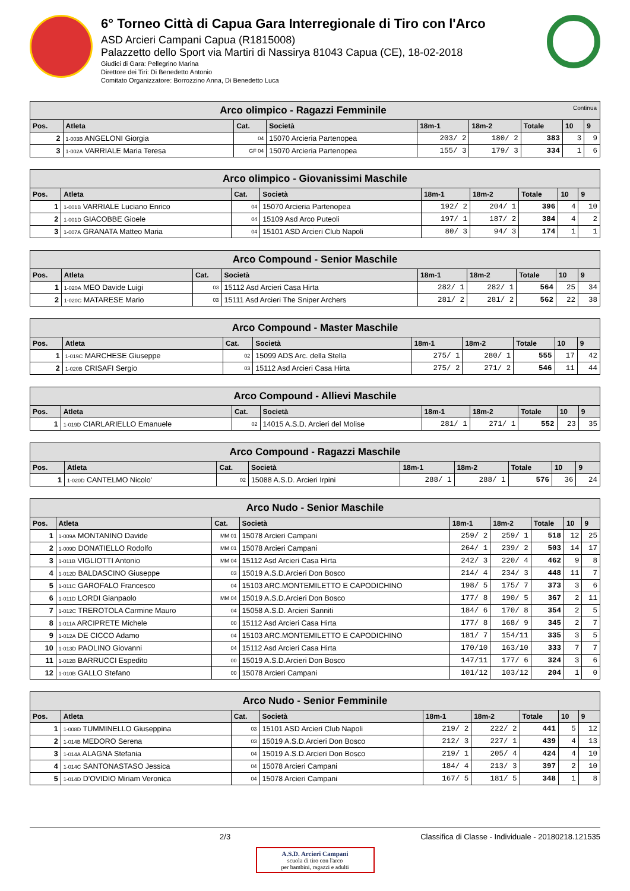6° Torneo Città di Capua Gara Interregionale di Tiro con l'Arco
ASD Arcieri Campani Capua (R1815008)
Palazzetto dello Sport via Martiri di Nassirya 81043 Capua (CE), 18-02-2018
Giudici di Gara: Pellegrino Marina
Direttore dei Tiri: Di Benedetto Antonio
Comitato Organizzatore: Borrozzino Anna, Di Benedetto Luca
| Arco olimpico - Ragazzi Femminile Continua | | | | | | | | |
| --- | --- | --- | --- | --- | --- | --- | --- | --- |
| Pos. | Atleta | Cat. | Società | 18m-1 | 18m-2 | Totale | 10 | 9 |
| 2 | 1-003B ANGELONI Giorgia | 04 | 15070 Arcieria Partenopea | 203/ 2 | 180/ 2 | 383 | 3 | 9 |
| 3 | 1-002A VARRIALE Maria Teresa | GF 04 | 15070 Arcieria Partenopea | 155/ 3 | 179/ 3 | 334 | 1 | 6 |
| Arco olimpico - Giovanissimi Maschile | | | | | | | | |
| --- | --- | --- | --- | --- | --- | --- | --- | --- |
| Pos. | Atleta | Cat. | Società | 18m-1 | 18m-2 | Totale | 10 | 9 |
| 1 | 1-001B VARRIALE Luciano Enrico | 04 | 15070 Arcieria Partenopea | 192/ 2 | 204/ 1 | 396 | 4 | 10 |
| 2 | 1-001D GIACOBBE Gioele | 04 | 15109 Asd Arco Puteoli | 197/ 1 | 187/ 2 | 384 | 4 | 2 |
| 3 | 1-007A GRANATA Matteo Maria | 04 | 15101 ASD Arcieri Club Napoli | 80/ 3 | 94/ 3 | 174 | 1 | 1 |
| Arco Compound - Senior Maschile | | | | | | | | |
| --- | --- | --- | --- | --- | --- | --- | --- | --- |
| Pos. | Atleta | Cat. | Società | 18m-1 | 18m-2 | Totale | 10 | 9 |
| 1 | 1-020A MEO Davide Luigi | 03 | 15112 Asd Arcieri Casa Hirta | 282/ 1 | 282/ 1 | 564 | 25 | 34 |
| 2 | 1-020C MATARESE Mario | 03 | 15111 Asd Arcieri The Sniper Archers | 281/ 2 | 281/ 2 | 562 | 22 | 38 |
| Arco Compound - Master Maschile | | | | | | | | |
| --- | --- | --- | --- | --- | --- | --- | --- | --- |
| Pos. | Atleta | Cat. | Società | 18m-1 | 18m-2 | Totale | 10 | 9 |
| 1 | 1-019C MARCHESE Giuseppe | 02 | 15099 ADS Arc. della Stella | 275/ 1 | 280/ 1 | 555 | 17 | 42 |
| 2 | 1-020B CRISAFI Sergio | 03 | 15112 Asd Arcieri Casa Hirta | 275/ 2 | 271/ 2 | 546 | 11 | 44 |
| Arco Compound - Allievi Maschile | | | | | | | | |
| --- | --- | --- | --- | --- | --- | --- | --- | --- |
| Pos. | Atleta | Cat. | Società | 18m-1 | 18m-2 | Totale | 10 | 9 |
| 1 | 1-019D CIARLARIELLO Emanuele | 02 | 14015 A.S.D. Arcieri del Molise | 281/ 1 | 271/ 1 | 552 | 23 | 35 |
| Arco Compound - Ragazzi Maschile | | | | | | | | |
| --- | --- | --- | --- | --- | --- | --- | --- | --- |
| Pos. | Atleta | Cat. | Società | 18m-1 | 18m-2 | Totale | 10 | 9 |
| 1 | 1-020D CANTELMO Nicolo' | 02 | 15088 A.S.D. Arcieri Irpini | 288/ 1 | 288/ 1 | 576 | 36 | 24 |
| Arco Nudo - Senior Maschile | | | | | | | | |
| --- | --- | --- | --- | --- | --- | --- | --- | --- |
| Pos. | Atleta | Cat. | Società | 18m-1 | 18m-2 | Totale | 10 | 9 |
| 1 | 1-009A MONTANINO Davide | MM 01 | 15078 Arcieri Campani | 259/ 2 | 259/ 1 | 518 | 12 | 25 |
| 2 | 1-009D DONATIELLO Rodolfo | MM 01 | 15078 Arcieri Campani | 264/ 1 | 239/ 2 | 503 | 14 | 17 |
| 3 | 1-011B VIGLIOTTI Antonio | MM 04 | 15112 Asd Arcieri Casa Hirta | 242/ 3 | 220/ 4 | 462 | 9 | 8 |
| 4 | 1-012D BALDASCINO Giuseppe | 03 | 15019 A.S.D.Arcieri Don Bosco | 214/ 4 | 234/ 3 | 448 | 11 | 7 |
| 5 | 1-011C GAROFALO Francesco | 04 | 15103 ARC.MONTEMILETTO E CAPODICHINO | 198/ 5 | 175/ 7 | 373 | 3 | 6 |
| 6 | 1-011D LORDI Gianpaolo | MM 04 | 15019 A.S.D.Arcieri Don Bosco | 177/ 8 | 190/ 5 | 367 | 2 | 11 |
| 7 | 1-012C TREROTOLA Carmine Mauro | 04 | 15058 A.S.D. Arcieri Sanniti | 184/ 6 | 170/ 8 | 354 | 2 | 5 |
| 8 | 1-011A ARCIPRETE Michele | 00 | 15112 Asd Arcieri Casa Hirta | 177/ 8 | 168/ 9 | 345 | 2 | 7 |
| 9 | 1-012A DE CICCO Adamo | 04 | 15103 ARC.MONTEMILETTO E CAPODICHINO | 181/ 7 | 154/11 | 335 | 3 | 5 |
| 10 | 1-013D PAOLINO Giovanni | 04 | 15112 Asd Arcieri Casa Hirta | 170/10 | 163/10 | 333 | 7 | 7 |
| 11 | 1-012B BARRUCCI Espedito | 00 | 15019 A.S.D.Arcieri Don Bosco | 147/11 | 177/ 6 | 324 | 3 | 6 |
| 12 | 1-010B GALLO Stefano | 00 | 15078 Arcieri Campani | 101/12 | 103/12 | 204 | 1 | 0 |
| Arco Nudo - Senior Femminile | | | | | | | | |
| --- | --- | --- | --- | --- | --- | --- | --- | --- |
| Pos. | Atleta | Cat. | Società | 18m-1 | 18m-2 | Totale | 10 | 9 |
| 1 | 1-008D TUMMINELLO Giuseppina | 03 | 15101 ASD Arcieri Club Napoli | 219/ 2 | 222/ 2 | 441 | 5 | 12 |
| 2 | 1-014B MEDORO Serena | 03 | 15019 A.S.D.Arcieri Don Bosco | 212/ 3 | 227/ 1 | 439 | 4 | 13 |
| 3 | 1-014A ALAGNA Stefania | 04 | 15019 A.S.D.Arcieri Don Bosco | 219/ 1 | 205/ 4 | 424 | 4 | 10 |
| 4 | 1-014C SANTONASTASO Jessica | 04 | 15078 Arcieri Campani | 184/ 4 | 213/ 3 | 397 | 2 | 10 |
| 5 | 1-014D D'OVIDIO Miriam Veronica | 04 | 15078 Arcieri Campani | 167/ 5 | 181/ 5 | 348 | 1 | 8 |
2/3 Classifica di Classe - Individuale - 20180218.121535
A.S.D. Arcieri Campani
scuola di tiro con l'arco
per bambini, ragazzi e adulti